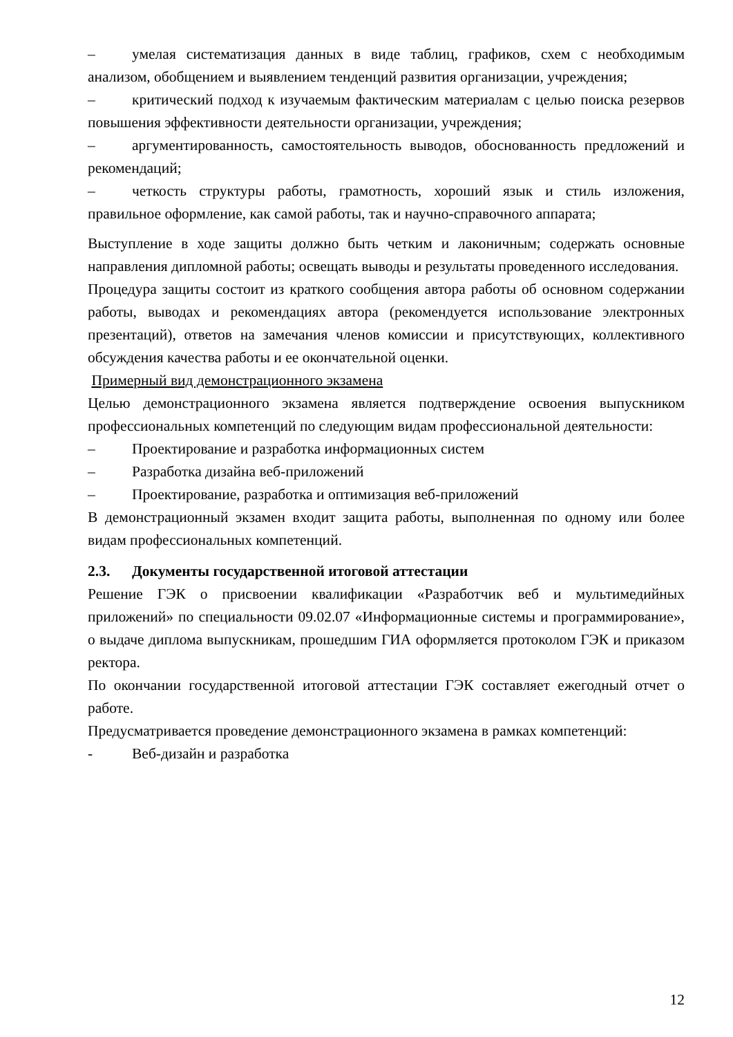– умелая систематизация данных в виде таблиц, графиков, схем с необходимым анализом, обобщением и выявлением тенденций развития организации, учреждения;
– критический подход к изучаемым фактическим материалам с целью поиска резервов повышения эффективности деятельности организации, учреждения;
– аргументированность, самостоятельность выводов, обоснованность предложений и рекомендаций;
– четкость структуры работы, грамотность, хороший язык и стиль изложения, правильное оформление, как самой работы, так и научно-справочного аппарата;
Выступление в ходе защиты должно быть четким и лаконичным; содержать основные направления дипломной работы; освещать выводы и результаты проведенного исследования.
Процедура защиты состоит из краткого сообщения автора работы об основном содержании работы, выводах и рекомендациях автора (рекомендуется использование электронных презентаций), ответов на замечания членов комиссии и присутствующих, коллективного обсуждения качества работы и ее окончательной оценки.
Примерный вид демонстрационного экзамена
Целью демонстрационного экзамена является подтверждение освоения выпускником профессиональных компетенций по следующим видам профессиональной деятельности:
– Проектирование и разработка информационных систем
– Разработка дизайна веб-приложений
– Проектирование, разработка и оптимизация веб-приложений
В демонстрационный экзамен входит защита работы, выполненная по одному или более видам профессиональных компетенций.
2.3. Документы государственной итоговой аттестации
Решение ГЭК о присвоении квалификации «Разработчик веб и мультимедийных приложений» по специальности 09.02.07 «Информационные системы и программирование», о выдаче диплома выпускникам, прошедшим ГИА оформляется протоколом ГЭК и приказом ректора.
По окончании государственной итоговой аттестации ГЭК составляет ежегодный отчет о работе.
Предусматривается проведение демонстрационного экзамена в рамках компетенций:
- Веб-дизайн и разработка
12